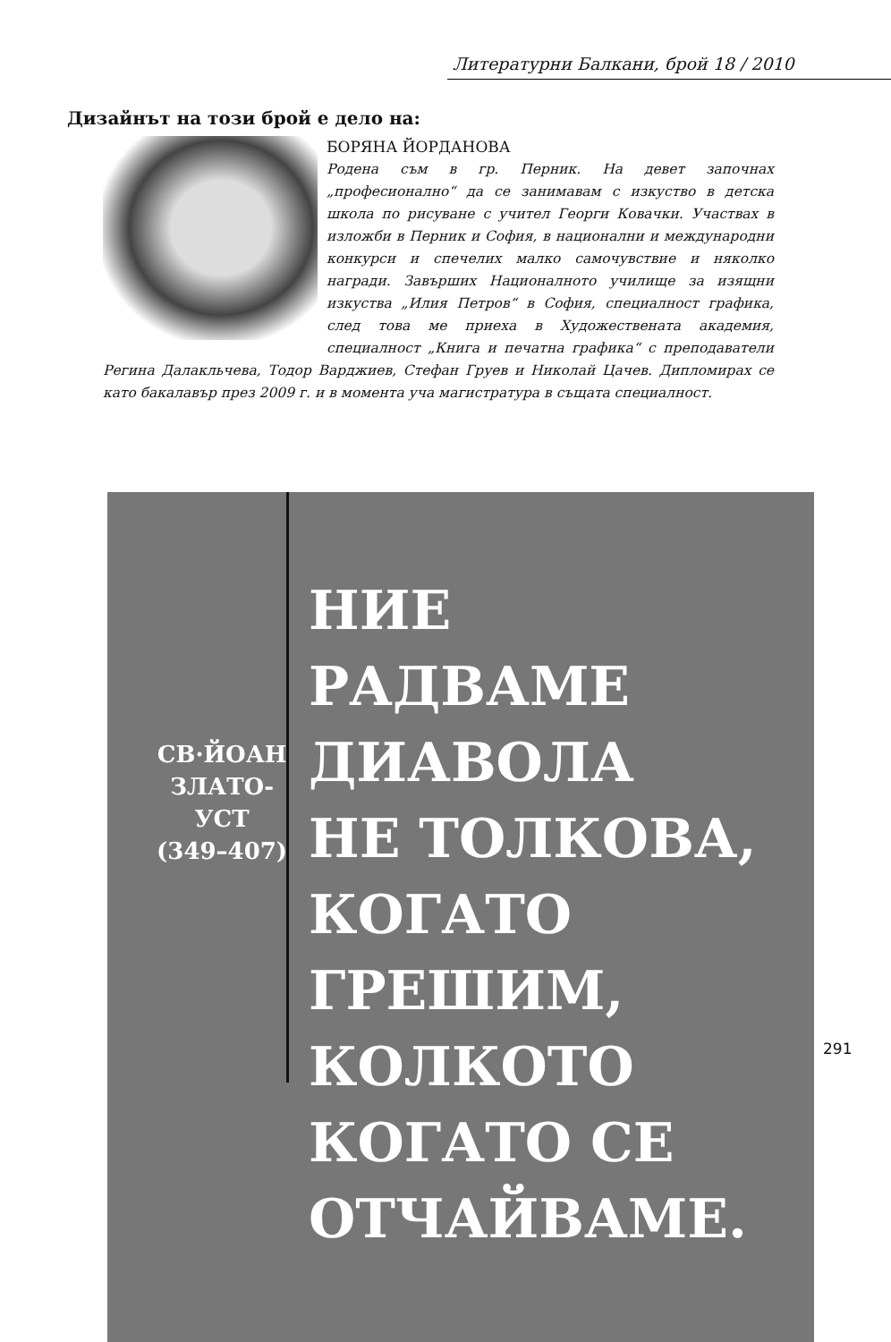Литературни Балкани, брой 18 / 2010
Дизайнът на този брой е дело на:
БОРЯНА ЙОРДАНОВА
Родена съм в гр. Перник. На девет започнах „професионално“ да се занимавам с изкуство в детска школа по рисуване с учител Георги Ковачки. Участвах в изложби в Перник и София, в национални и международни конкурси и спечелих малко самочувствие и няколко награди. Завърших Националното училище за изящни изкуства „Илия Петров“ в София, специалност графика, след това ме приеха в Художествената академия, специалност „Книга и печатна графика“ с преподаватели Регина Далакльчева, Тодор Варджиев, Стефан Груев и Николай Цачев. Дипломирах се като бакалавър през 2009 г. и в момента уча магистратура в същата специалност.
СВ·ЙОАН
ЗЛАТО-
УСТ
(349–407)
НИЕ
РАДВАМЕ
ДИАВОЛА
НЕ ТОЛКОВА,
КОГАТО
ГРЕШИМ,
КОЛКОТО
КОГАТО СЕ
ОТЧАЙВАМЕ.
291